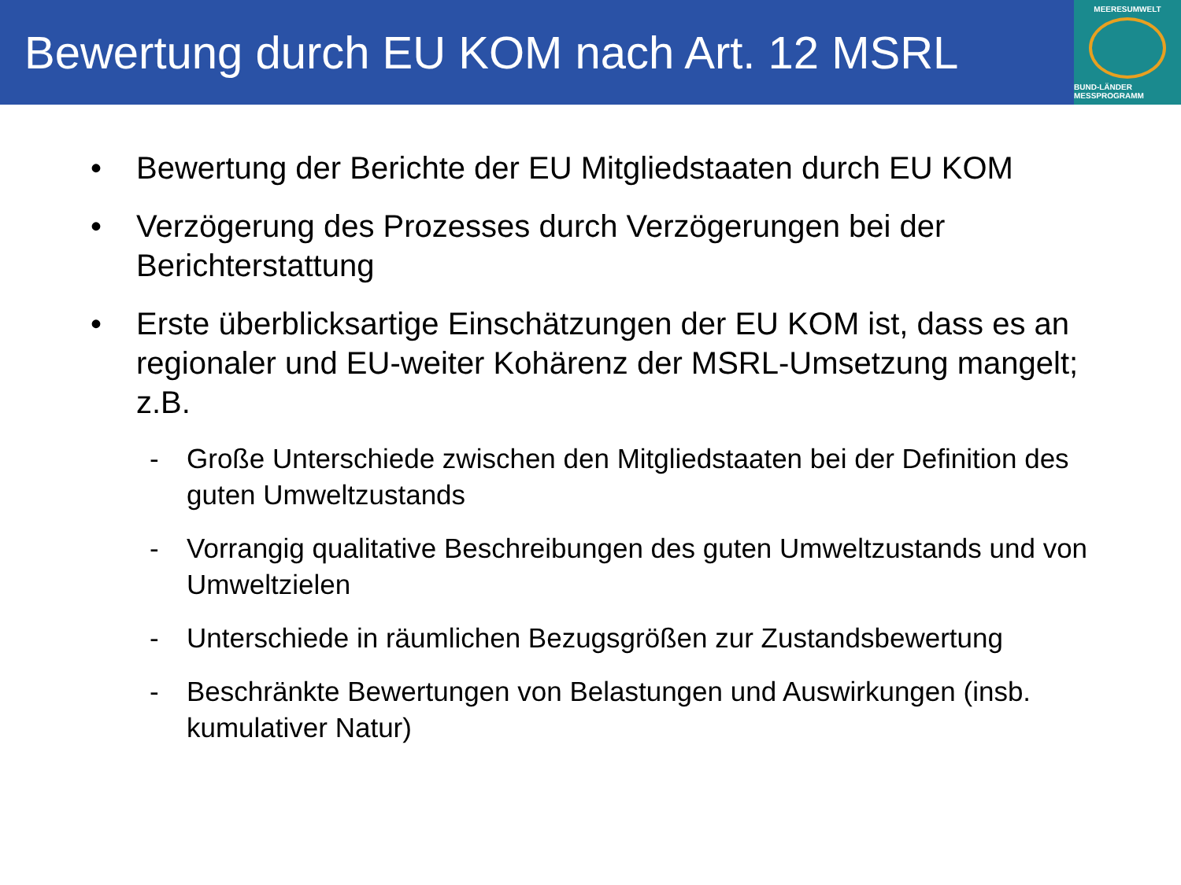Bewertung durch EU KOM nach Art. 12 MSRL
MEERESUMWELT
BUND-LÄNDER MESSPROGRAMM
• Bewertung der Berichte der EU Mitgliedstaaten durch EU KOM
• Verzögerung des Prozesses durch Verzögerungen bei der Berichterstattung
• Erste überblicksartige Einschätzungen der EU KOM ist, dass es an regionaler und EU-weiter Kohärenz der MSRL-Umsetzung mangelt; z.B.
- Große Unterschiede zwischen den Mitgliedstaaten bei der Definition des guten Umweltzustands
- Vorrangig qualitative Beschreibungen des guten Umweltzustands und von Umweltzielen
- Unterschiede in räumlichen Bezugsgrößen zur Zustandsbewertung
- Beschränkte Bewertungen von Belastungen und Auswirkungen (insb. kumulativer Natur)